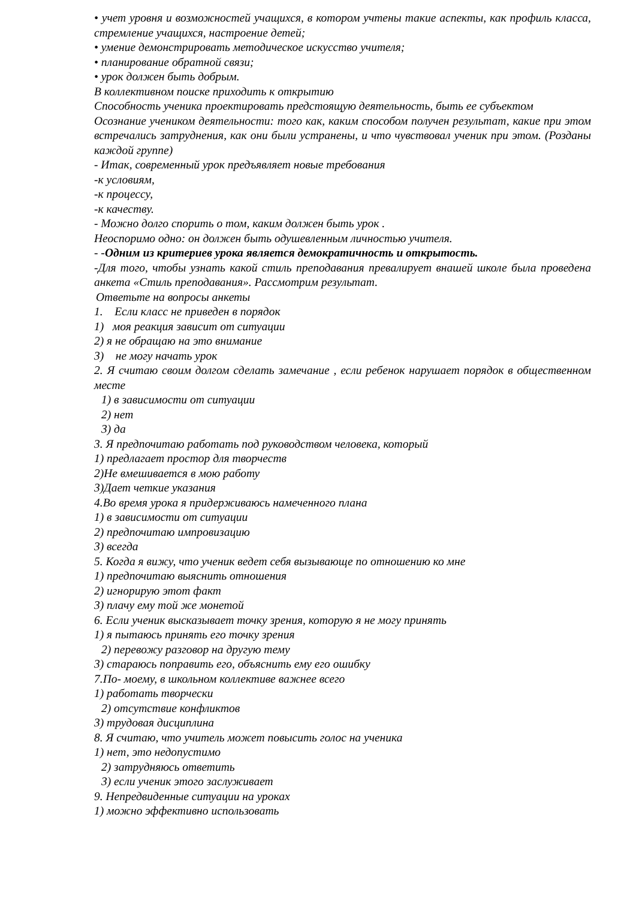• учет уровня и возможностей учащихся, в котором учтены такие аспекты, как профиль класса, стремление учащихся, настроение детей;
• умение демонстрировать методическое искусство учителя;
• планирование обратной связи;
• урок должен быть добрым.
В коллективном поиске приходить к открытию
Способность ученика проектировать предстоящую деятельность, быть ее субъектом
Осознание учеником деятельности: того как, каким способом получен результат, какие при этом встречались затруднения, как они были устранены, и что чувствовал ученик при этом. (Розданы каждой группе)
- Итак, современный урок предъявляет новые требования
-к условиям,
-к процессу,
-к качеству.
- Можно долго спорить о том, каким должен быть урок .
Неоспоримо одно: он должен быть одушевленным личностью учителя.
- -Одним из критериев урока является демократичность и открытость.
-Для того, чтобы узнать какой стиль преподавания превалирует внашей школе была проведена анкета «Стиль преподавания». Рассмотрим результат.
Ответьте на вопросы анкеты
1. Если класс не приведен в порядок
1) моя реакция зависит от ситуации
2) я не обращаю на это внимание
3) не могу начать урок
2. Я считаю своим долгом сделать замечание , если ребенок нарушает порядок в общественном месте
1) в зависимости от ситуации
2) нет
3) да
3. Я предпочитаю работать под руководством человека, который
1) предлагает простор для творчеств
2)Не вмешивается в мою работу
3)Дает четкие указания
4.Во время урока я придерживаюсь намеченного плана
1) в зависимости от ситуации
2) предпочитаю импровизацию
3) всегда
5. Когда я вижу, что ученик ведет себя вызывающе по отношению ко мне
1) предпочитаю выяснить отношения
2) игнорирую этот факт
3) плачу ему той же монетой
6. Если ученик высказывает точку зрения, которую я не могу принять
1) я пытаюсь принять его точку зрения
2) перевожу разговор на другую тему
3) стараюсь поправить его, объяснить ему его ошибку
7.По- моему, в школьном коллективе важнее всего
1) работать творчески
2) отсутствие конфликтов
3) трудовая дисциплина
8. Я считаю, что учитель может повысить голос на ученика
1) нет, это недопустимо
2) затрудняюсь ответить
3) если ученик этого заслуживает
9. Непредвиденные ситуации на уроках
1) можно эффективно использовать